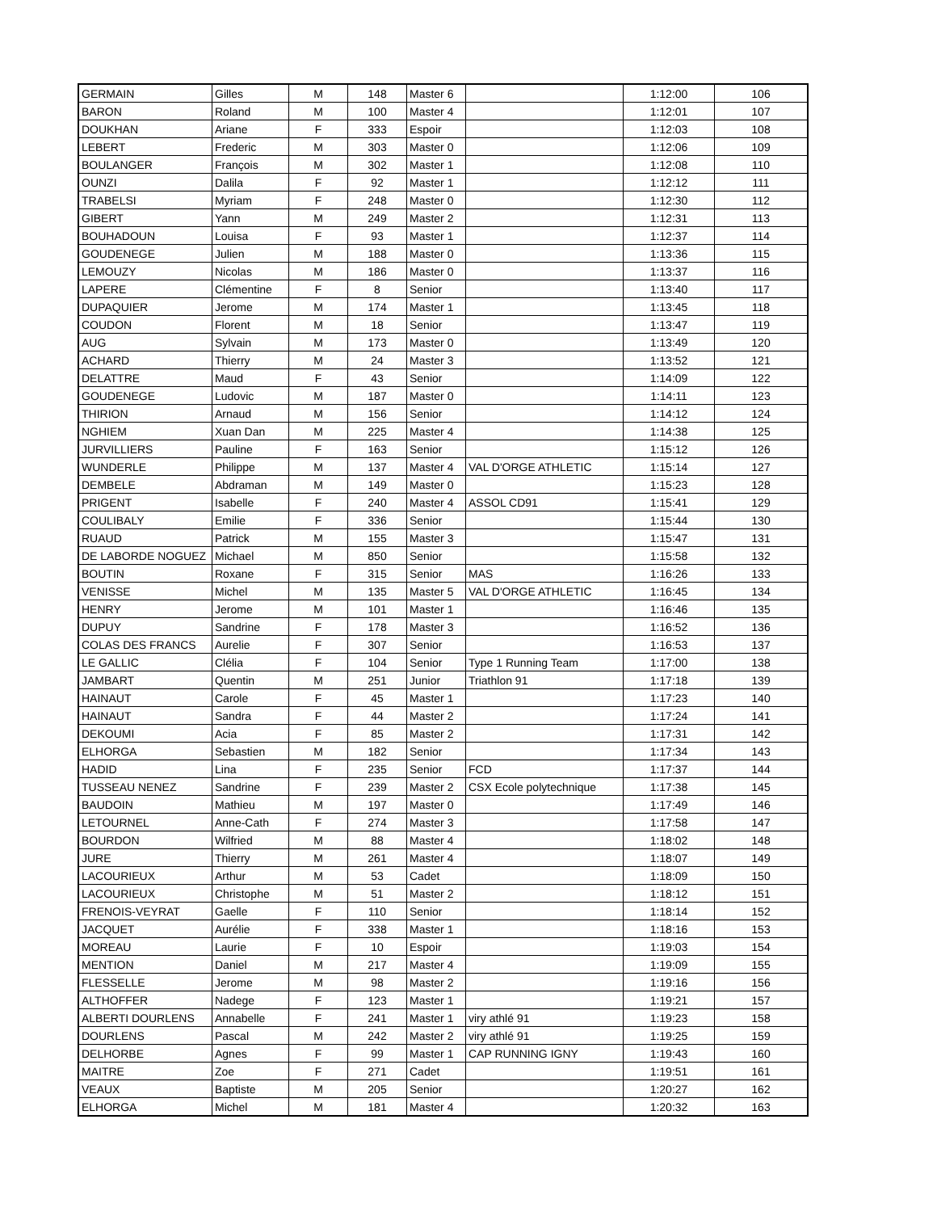| GERMAIN | Gilles | M | 148 | Master 6 | | 1:12:00 | 106 |
| BARON | Roland | M | 100 | Master 4 | | 1:12:01 | 107 |
| DOUKHAN | Ariane | F | 333 | Espoir | | 1:12:03 | 108 |
| LEBERT | Frederic | M | 303 | Master 0 | | 1:12:06 | 109 |
| BOULANGER | François | M | 302 | Master 1 | | 1:12:08 | 110 |
| OUNZI | Dalila | F | 92 | Master 1 | | 1:12:12 | 111 |
| TRABELSI | Myriam | F | 248 | Master 0 | | 1:12:30 | 112 |
| GIBERT | Yann | M | 249 | Master 2 | | 1:12:31 | 113 |
| BOUHADOUN | Louisa | F | 93 | Master 1 | | 1:12:37 | 114 |
| GOUDENEGE | Julien | M | 188 | Master 0 | | 1:13:36 | 115 |
| LEMOUZY | Nicolas | M | 186 | Master 0 | | 1:13:37 | 116 |
| LAPERE | Clémentine | F | 8 | Senior | | 1:13:40 | 117 |
| DUPAQUIER | Jerome | M | 174 | Master 1 | | 1:13:45 | 118 |
| COUDON | Florent | M | 18 | Senior | | 1:13:47 | 119 |
| AUG | Sylvain | M | 173 | Master 0 | | 1:13:49 | 120 |
| ACHARD | Thierry | M | 24 | Master 3 | | 1:13:52 | 121 |
| DELATTRE | Maud | F | 43 | Senior | | 1:14:09 | 122 |
| GOUDENEGE | Ludovic | M | 187 | Master 0 | | 1:14:11 | 123 |
| THIRION | Arnaud | M | 156 | Senior | | 1:14:12 | 124 |
| NGHIEM | Xuan Dan | M | 225 | Master 4 | | 1:14:38 | 125 |
| JURVILLIERS | Pauline | F | 163 | Senior | | 1:15:12 | 126 |
| WUNDERLE | Philippe | M | 137 | Master 4 | VAL D'ORGE ATHLETIC | 1:15:14 | 127 |
| DEMBELE | Abdraman | M | 149 | Master 0 | | 1:15:23 | 128 |
| PRIGENT | Isabelle | F | 240 | Master 4 | ASSOL CD91 | 1:15:41 | 129 |
| COULIBALY | Emilie | F | 336 | Senior | | 1:15:44 | 130 |
| RUAUD | Patrick | M | 155 | Master 3 | | 1:15:47 | 131 |
| DE LABORDE NOGUEZ | Michael | M | 850 | Senior | | 1:15:58 | 132 |
| BOUTIN | Roxane | F | 315 | Senior | MAS | 1:16:26 | 133 |
| VENISSE | Michel | M | 135 | Master 5 | VAL D'ORGE ATHLETIC | 1:16:45 | 134 |
| HENRY | Jerome | M | 101 | Master 1 | | 1:16:46 | 135 |
| DUPUY | Sandrine | F | 178 | Master 3 | | 1:16:52 | 136 |
| COLAS DES FRANCS | Aurelie | F | 307 | Senior | | 1:16:53 | 137 |
| LE GALLIC | Clélia | F | 104 | Senior | Type 1 Running Team | 1:17:00 | 138 |
| JAMBART | Quentin | M | 251 | Junior | Triathlon 91 | 1:17:18 | 139 |
| HAINAUT | Carole | F | 45 | Master 1 | | 1:17:23 | 140 |
| HAINAUT | Sandra | F | 44 | Master 2 | | 1:17:24 | 141 |
| DEKOUMI | Acia | F | 85 | Master 2 | | 1:17:31 | 142 |
| ELHORGA | Sebastien | M | 182 | Senior | | 1:17:34 | 143 |
| HADID | Lina | F | 235 | Senior | FCD | 1:17:37 | 144 |
| TUSSEAU NENEZ | Sandrine | F | 239 | Master 2 | CSX Ecole polytechnique | 1:17:38 | 145 |
| BAUDOIN | Mathieu | M | 197 | Master 0 | | 1:17:49 | 146 |
| LETOURNEL | Anne-Cath | F | 274 | Master 3 | | 1:17:58 | 147 |
| BOURDON | Wilfried | M | 88 | Master 4 | | 1:18:02 | 148 |
| JURE | Thierry | M | 261 | Master 4 | | 1:18:07 | 149 |
| LACOURIEUX | Arthur | M | 53 | Cadet | | 1:18:09 | 150 |
| LACOURIEUX | Christophe | M | 51 | Master 2 | | 1:18:12 | 151 |
| FRENOIS-VEYRAT | Gaelle | F | 110 | Senior | | 1:18:14 | 152 |
| JACQUET | Aurélie | F | 338 | Master 1 | | 1:18:16 | 153 |
| MOREAU | Laurie | F | 10 | Espoir | | 1:19:03 | 154 |
| MENTION | Daniel | M | 217 | Master 4 | | 1:19:09 | 155 |
| FLESSELLE | Jerome | M | 98 | Master 2 | | 1:19:16 | 156 |
| ALTHOFFER | Nadege | F | 123 | Master 1 | | 1:19:21 | 157 |
| ALBERTI DOURLENS | Annabelle | F | 241 | Master 1 | viry athlé 91 | 1:19:23 | 158 |
| DOURLENS | Pascal | M | 242 | Master 2 | viry athlé 91 | 1:19:25 | 159 |
| DELHORBE | Agnes | F | 99 | Master 1 | CAP RUNNING IGNY | 1:19:43 | 160 |
| MAITRE | Zoe | F | 271 | Cadet | | 1:19:51 | 161 |
| VEAUX | Baptiste | M | 205 | Senior | | 1:20:27 | 162 |
| ELHORGA | Michel | M | 181 | Master 4 | | 1:20:32 | 163 |